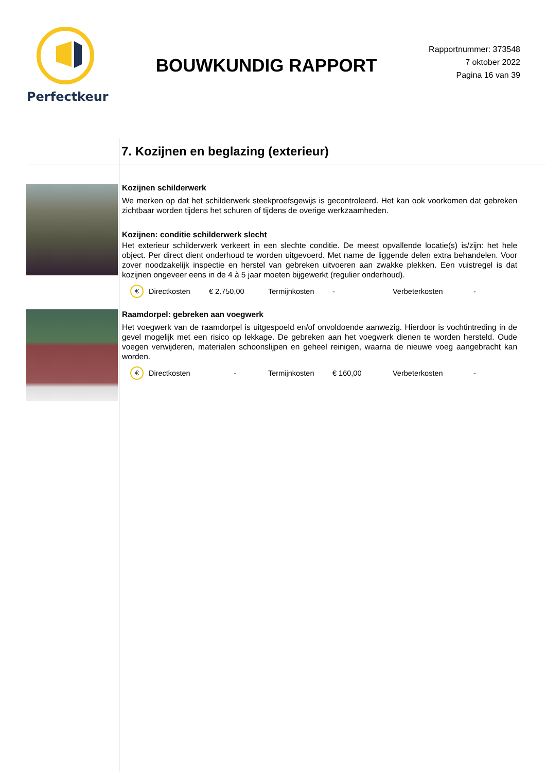Perfectkeur
BOUWKUNDIG RAPPORT
Rapportnummer: 373548
7 oktober 2022
Pagina 16 van 39
7. Kozijnen en beglazing (exterieur)
Kozijnen schilderwerk
We merken op dat het schilderwerk steekproefsgewijs is gecontroleerd. Het kan ook voorkomen dat gebreken zichtbaar worden tijdens het schuren of tijdens de overige werkzaamheden.
Kozijnen: conditie schilderwerk slecht
Het exterieur schilderwerk verkeert in een slechte conditie. De meest opvallende locatie(s) is/zijn: het hele object. Per direct dient onderhoud te worden uitgevoerd. Met name de liggende delen extra behandelen. Voor zover noodzakelijk inspectie en herstel van gebreken uitvoeren aan zwakke plekken. Een vuistregel is dat kozijnen ongeveer eens in de 4 à 5 jaar moeten bijgewerkt (regulier onderhoud).
€ Directkosten € 2.750,00 Termijnkosten - Verbeterkosten -
Raamdorpel: gebreken aan voegwerk
Het voegwerk van de raamdorpel is uitgespoeld en/of onvoldoende aanwezig. Hierdoor is vochtintreding in de gevel mogelijk met een risico op lekkage. De gebreken aan het voegwerk dienen te worden hersteld. Oude voegen verwijderen, materialen schoonslijpen en geheel reinigen, waarna de nieuwe voeg aangebracht kan worden.
€ Directkosten - Termijnkosten € 160,00 Verbeterkosten -